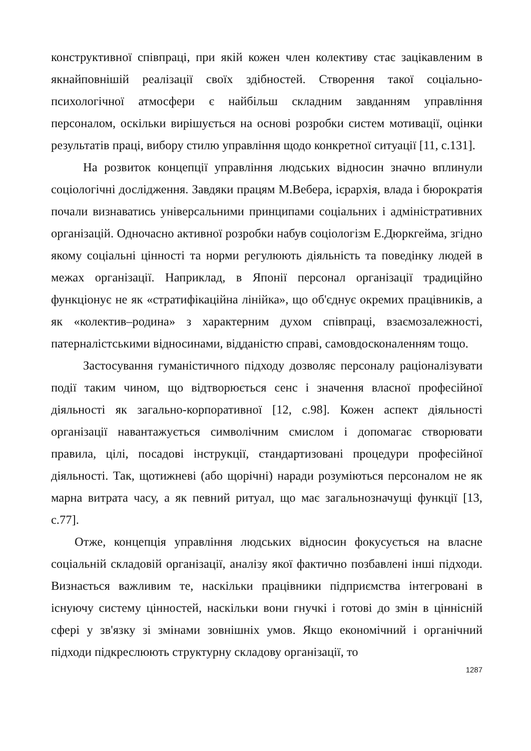конструктивної співпраці, при якій кожен член колективу стає зацікавленим в якнайповнішій реалізації своїх здібностей. Створення такої соціально-психологічної атмосфери є найбільш складним завданням управління персоналом, оскільки вирішується на основі розробки систем мотивації, оцінки результатів праці, вибору стилю управління щодо конкретної ситуації [11, с.131].
На розвиток концепції управління людських відносин значно вплинули соціологічні дослідження. Завдяки працям М.Вебера, ієрархія, влада і бюрократія почали визнаватись універсальними принципами соціальних і адміністративних організацій. Одночасно активної розробки набув соціологізм Е.Дюркгейма, згідно якому соціальні цінності та норми регулюють діяльність та поведінку людей в межах організації. Наприклад, в Японії персонал організації традиційно функціонує не як «стратифікаційна лінійка», що об'єднує окремих працівників, а як «колектив–родина» з характерним духом співпраці, взаємозалежності, патерналістськими відносинами, відданістю справі, самовдосконаленням тощо.
Застосування гуманістичного підходу дозволяє персоналу раціоналізувати події таким чином, що відтворюється сенс і значення власної професійної діяльності як загально-корпоративної [12, с.98]. Кожен аспект діяльності організації навантажується символічним смислом і допомагає створювати правила, цілі, посадові інструкції, стандартизовані процедури професійної діяльності. Так, щотижневі (або щорічні) наради розуміються персоналом не як марна витрата часу, а як певний ритуал, що має загальнозначущі функції [13, с.77].
Отже, концепція управління людських відносин фокусується на власне соціальній складовій організації, аналізу якої фактично позбавлені інші підходи. Визнається важливим те, наскільки працівники підприємства інтегровані в існуючу систему цінностей, наскільки вони гнучкі і готові до змін в ціннісній сфері у зв'язку зі змінами зовнішніх умов. Якщо економічний і органічний підходи підкреслюють структурну складову організації, то
1287